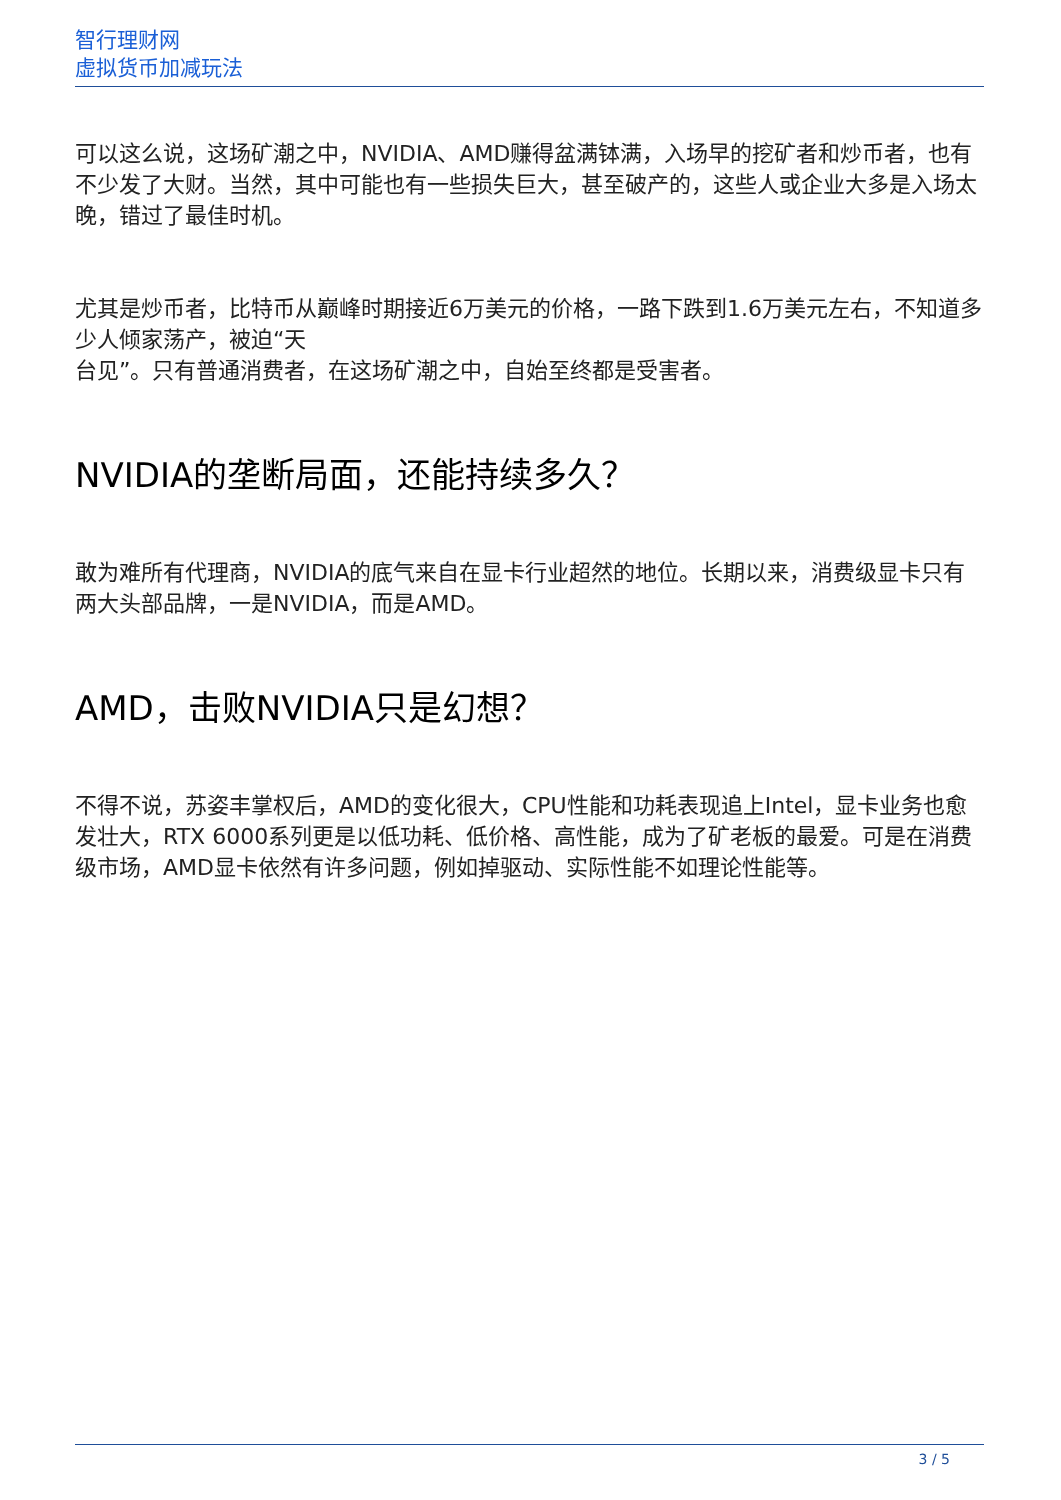智行理财网
虚拟货币加减玩法
可以这么说，这场矿潮之中，NVIDIA、AMD赚得盆满钵满，入场早的挖矿者和炒币者，也有不少发了大财。当然，其中可能也有一些损失巨大，甚至破产的，这些人或企业大多是入场太晚，错过了最佳时机。
尤其是炒币者，比特币从巅峰时期接近6万美元的价格，一路下跌到1.6万美元左右，不知道多少人倾家荡产，被迫“天
台见”。只有普通消费者，在这场矿潮之中，自始至终都是受害者。
NVIDIA的垄断局面，还能持续多久？
敢为难所有代理商，NVIDIA的底气来自在显卡行业超然的地位。长期以来，消费级显卡只有两大头部品牌，一是NVIDIA，而是AMD。
AMD，击败NVIDIA只是幻想？
不得不说，苏姿丰掌权后，AMD的变化很大，CPU性能和功耗表现追上Intel，显卡业务也愈发壮大，RTX 6000系列更是以低功耗、低价格、高性能，成为了矿老板的最爱。可是在消费级市场，AMD显卡依然有许多问题，例如掉驱动、实际性能不如理论性能等。
3 / 5